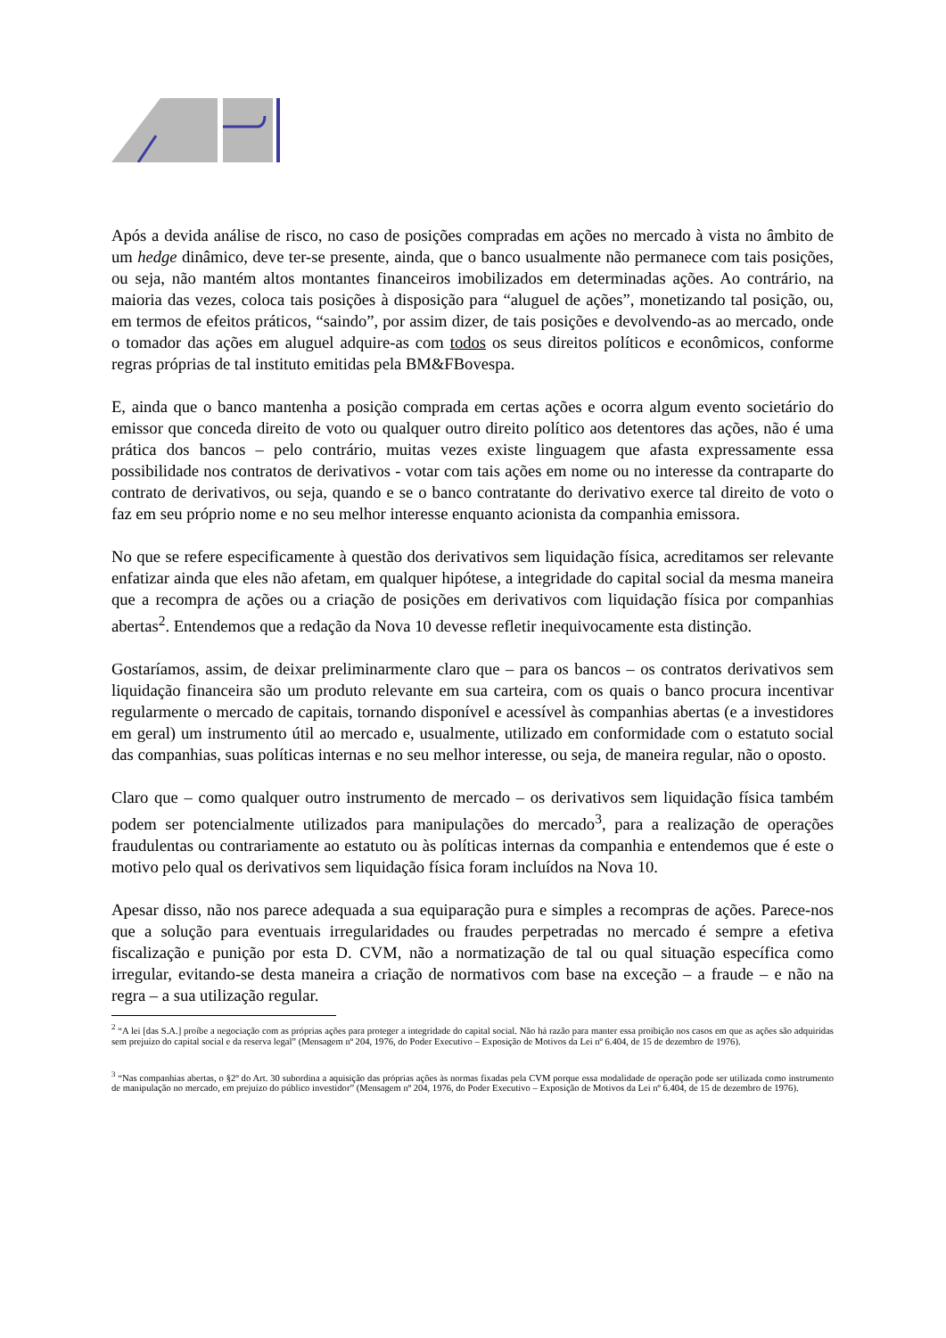Após a devida análise de risco, no caso de posições compradas em ações no mercado à vista no âmbito de um hedge dinâmico, deve ter-se presente, ainda, que o banco usualmente não permanece com tais posições, ou seja, não mantém altos montantes financeiros imobilizados em determinadas ações. Ao contrário, na maioria das vezes, coloca tais posições à disposição para “aluguel de ações”, monetizando tal posição, ou, em termos de efeitos práticos, “saindo”, por assim dizer, de tais posições e devolvendo-as ao mercado, onde o tomador das ações em aluguel adquire-as com todos os seus direitos políticos e econômicos, conforme regras próprias de tal instituto emitidas pela BM&FBovespa.
E, ainda que o banco mantenha a posição comprada em certas ações e ocorra algum evento societário do emissor que conceda direito de voto ou qualquer outro direito político aos detentores das ações, não é uma prática dos bancos – pelo contrário, muitas vezes existe linguagem que afasta expressamente essa possibilidade nos contratos de derivativos - votar com tais ações em nome ou no interesse da contraparte do contrato de derivativos, ou seja, quando e se o banco contratante do derivativo exerce tal direito de voto o faz em seu próprio nome e no seu melhor interesse enquanto acionista da companhia emissora.
No que se refere especificamente à questão dos derivativos sem liquidação física, acreditamos ser relevante enfatizar ainda que eles não afetam, em qualquer hipótese, a integridade do capital social da mesma maneira que a recompra de ações ou a criação de posições em derivativos com liquidação física por companhias abertas<sup>2</sup>. Entendemos que a redação da Nova 10 devesse refletir inequivocamente esta distinção.
Gostaríamos, assim, de deixar preliminarmente claro que – para os bancos – os contratos derivativos sem liquidação financeira são um produto relevante em sua carteira, com os quais o banco procura incentivar regularmente o mercado de capitais, tornando disponível e acessível às companhias abertas (e a investidores em geral) um instrumento útil ao mercado e, usualmente, utilizado em conformidade com o estatuto social das companhias, suas políticas internas e no seu melhor interesse, ou seja, de maneira regular, não o oposto.
Claro que – como qualquer outro instrumento de mercado – os derivativos sem liquidação física também podem ser potencialmente utilizados para manipulações do mercado<sup>3</sup>, para a realização de operações fraudulentas ou contrariamente ao estatuto ou às políticas internas da companhia e entendemos que é este o motivo pelo qual os derivativos sem liquidação física foram incluídos na Nova 10.
Apesar disso, não nos parece adequada a sua equiparação pura e simples a recompras de ações. Parece-nos que a solução para eventuais irregularidades ou fraudes perpetradas no mercado é sempre a efetiva fiscalização e punição por esta D. CVM, não a normatização de tal ou qual situação específica como irregular, evitando-se desta maneira a criação de normativos com base na exceção – a fraude – e não na regra – a sua utilização regular.
<sup>2</sup> “A lei [das S.A.] proíbe a negociação com as próprias ações para proteger a integridade do capital social. Não há razão para manter essa proibição nos casos em que as ações são adquiridas sem prejuízo do capital social e da reserva legal” (Mensagem nº 204, 1976, do Poder Executivo – Exposição de Motivos da Lei nº 6.404, de 15 de dezembro de 1976).
<sup>3</sup> “Nas companhias abertas, o §2º do Art. 30 subordina a aquisição das próprias ações às normas fixadas pela CVM porque essa modalidade de operação pode ser utilizada como instrumento de manipulação no mercado, em prejuízo do público investidor” (Mensagem nº 204, 1976, do Poder Executivo – Exposição de Motivos da Lei nº 6.404, de 15 de dezembro de 1976).